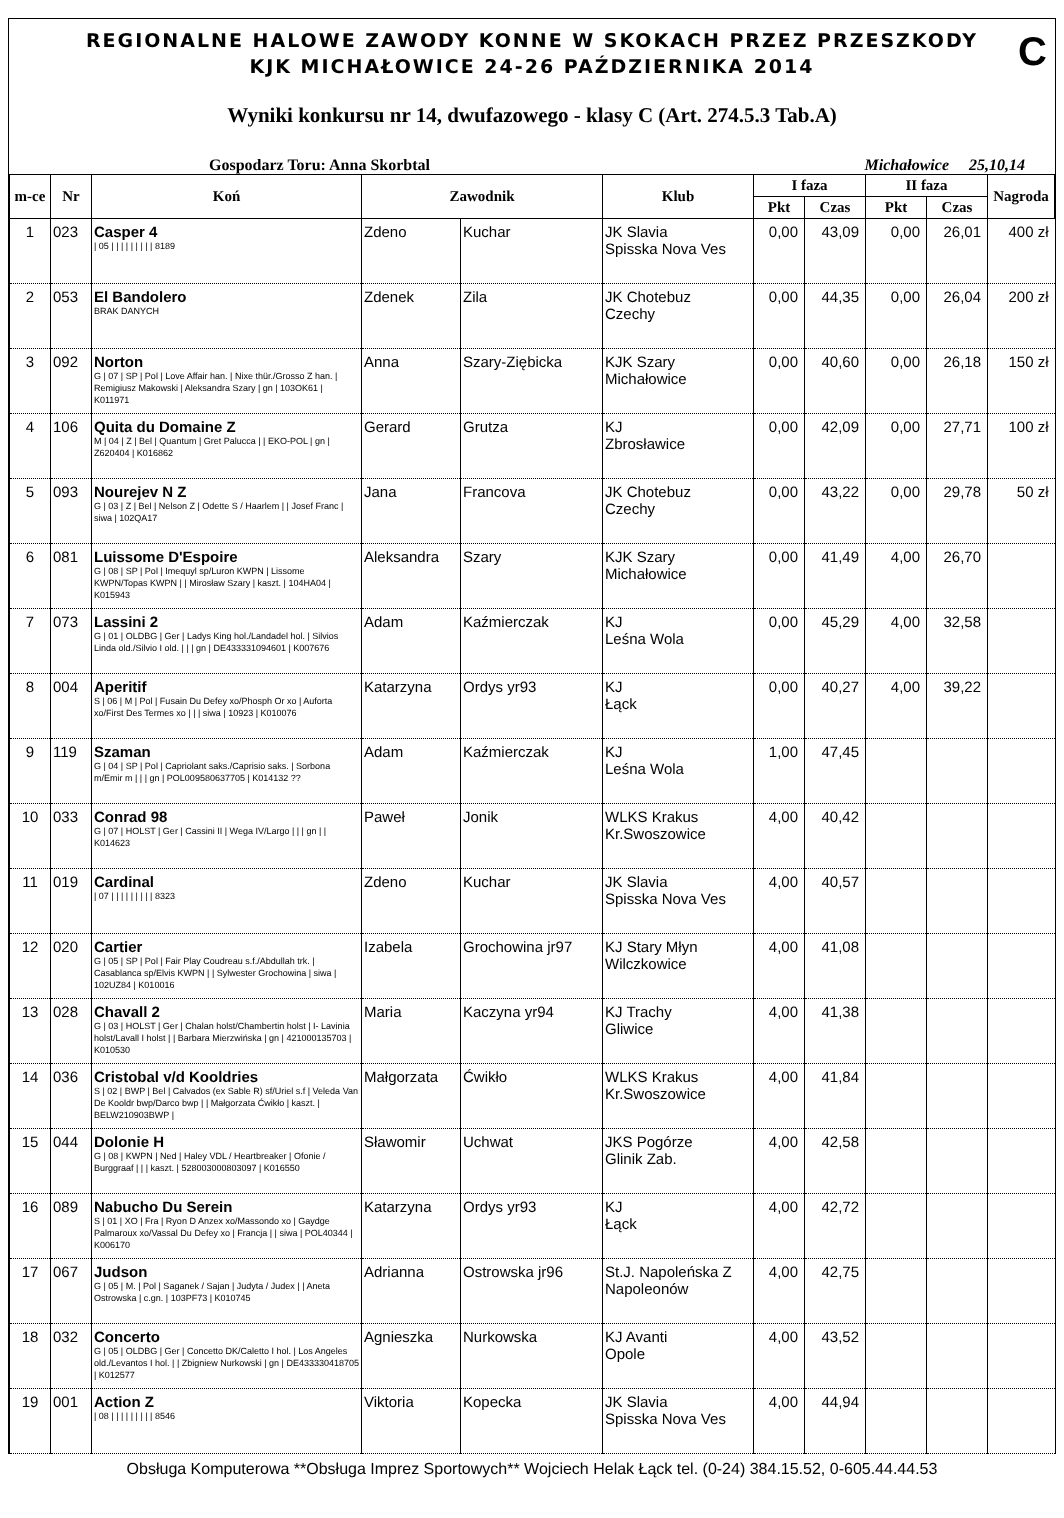REGIONALNE HALOWE ZAWODY KONNE W SKOKACH PRZEZ PRZESZKODY
KJK MICHAŁOWICE 24-26 PAŹDZIERNIKA 2014
C
Wyniki konkursu nr 14, dwufazowego - klasy C (Art. 274.5.3 Tab.A)
Gospodarz Toru: Anna Skorbtal Michałowice 25,10,14
| m-ce | Nr | Koń | Zawodnik | | Klub | I faza | | II faza | | Nagroda |
| --- | --- | --- | --- | --- | --- | --- | --- | --- | --- | --- |
| | | | | | | Pkt | Czas | Pkt | Czas | |
| 1 | 023 | Casper 4 / 05 / / / / / / / / / 8189 | Zdeno | Kuchar | JK Slavia Spisska Nova Ves | 0,00 | 43,09 | 0,00 | 26,01 | 400 zł |
| 2 | 053 | El Bandolero BRAK DANYCH | Zdenek | Zila | JK Chotebuz Czechy | 0,00 | 44,35 | 0,00 | 26,04 | 200 zł |
| 3 | 092 | Norton G / 07 / SP / Pol / Love Affair han. / Nixe thür./Grosso Z han. / Remigiusz Makowski / Aleksandra Szary / gn / 103OK61 / K011971 | Anna | Szary-Ziębicka | KJK Szary Michałowice | 0,00 | 40,60 | 0,00 | 26,18 | 150 zł |
| 4 | 106 | Quita du Domaine Z M / 04 / Z / Bel / Quantum / Gret Palucca / / EKO-POL / gn / Z620404 / K016862 | Gerard | Grutza | KJ Zbrosławice | 0,00 | 42,09 | 0,00 | 27,71 | 100 zł |
| 5 | 093 | Nourejev N Z G / 03 / Z / Bel / Nelson Z / Odette S / Haarlem / / Josef Franc / siwa / 102QA17 | Jana | Francova | JK Chotebuz Czechy | 0,00 | 43,22 | 0,00 | 29,78 | 50 zł |
| 6 | 081 | Luissome D'Espoire G / 08 / SP / Pol / Imequyl sp/Luron KWPN / Lissome KWPN/Topas KWPN / / Mirosław Szary / kaszt. / 104HA04 / K015943 | Aleksandra | Szary | KJK Szary Michałowice | 0,00 | 41,49 | 4,00 | 26,70 | |
| 7 | 073 | Lassini 2 G / 01 / OLDBG / Ger / Ladys King hol./Landadel hol. / Silvios Linda old./Silvio I old. / / / gn / DE433331094601 / K007676 | Adam | Kaźmierczak | KJ Leśna Wola | 0,00 | 45,29 | 4,00 | 32,58 | |
| 8 | 004 | Aperitif S / 06 / M / Pol / Fusain Du Defey xo/Phosph Or xo / Auforta xo/First Des Termes xo / / / siwa / 10923 / K010076 | Katarzyna | Ordys yr93 | KJ Łąck | 0,00 | 40,27 | 4,00 | 39,22 | |
| 9 | 119 | Szaman G / 04 / SP / Pol / Capriolant saks./Caprisio saks. / Sorbona m/Emir m / / / gn / POL009580637705 / K014132 ?? | Adam | Kaźmierczak | KJ Leśna Wola | 1,00 | 47,45 | | | |
| 10 | 033 | Conrad 98 G / 07 / HOLST / Ger / Cassini II / Wega IV/Largo / / / gn / / K014623 | Paweł | Jonik | WLKS Krakus Kr.Swoszowice | 4,00 | 40,42 | | | |
| 11 | 019 | Cardinal / 07 / / / / / / / / / 8323 | Zdeno | Kuchar | JK Slavia Spisska Nova Ves | 4,00 | 40,57 | | | |
| 12 | 020 | Cartier G / 05 / SP / Pol / Fair Play Coudreau s.f./Abdullah trk. / Casablanca sp/Elvis KWPN / / Sylwester Grochowina / siwa / 102UZ84 / K010016 | Izabela | Grochowina jr97 | KJ Stary Młyn Wilczkowice | 4,00 | 41,08 | | | |
| 13 | 028 | Chavall 2 G / 03 / HOLST / Ger / Chalan holst/Chambertin holst / I- Lavinia holst/Lavall I holst / / Barbara Mierzwińska / gn / 421000135703 / K010530 | Maria | Kaczyna yr94 | KJ Trachy Gliwice | 4,00 | 41,38 | | | |
| 14 | 036 | Cristobal v/d Kooldries S / 02 / BWP / Bel / Calvados (ex Sable R) sf/Uriel s.f / Veleda Van De Kooldr bwp/Darco bwp / / Małgorzata Ćwikło / kaszt. / BELW210903BWP / | Małgorzata | Ćwikło | WLKS Krakus Kr.Swoszowice | 4,00 | 41,84 | | | |
| 15 | 044 | Dolonie H G / 08 / KWPN / Ned / Haley VDL / Heartbreaker / Ofonie / Burggraaf / / / kaszt. / 528003000803097 / K016550 | Sławomir | Uchwat | JKS Pogórze Glinik Zab. | 4,00 | 42,58 | | | |
| 16 | 089 | Nabucho Du Serein S / 01 / XO / Fra / Ryon D Anzex xo/Massondo xo / Gaydge Palmaroux xo/Vassal Du Defey xo / Francja / / siwa / POL40344 / K006170 | Katarzyna | Ordys yr93 | KJ Łąck | 4,00 | 42,72 | | | |
| 17 | 067 | Judson G / 05 / M. / Pol / Saganek / Sajan / Judyta / Judex / / Aneta Ostrowska / c.gn. / 103PF73 / K010745 | Adrianna | Ostrowska jr96 | St.J. Napoleńska Z Napoleonów | 4,00 | 42,75 | | | |
| 18 | 032 | Concerto G / 05 / OLDBG / Ger / Concetto DK/Caletto I hol. / Los Angeles old./Levantos I hol. / / Zbigniew Nurkowski / gn / DE433330418705 / K012577 | Agnieszka | Nurkowska | KJ Avanti Opole | 4,00 | 43,52 | | | |
| 19 | 001 | Action Z / 08 / / / / / / / / / 8546 | Viktoria | Kopecka | JK Slavia Spisska Nova Ves | 4,00 | 44,94 | | | |
Obsługa Komputerowa **Obsługa Imprez Sportowych** Wojciech Helak Łąck tel. (0-24) 384.15.52, 0-605.44.44.53